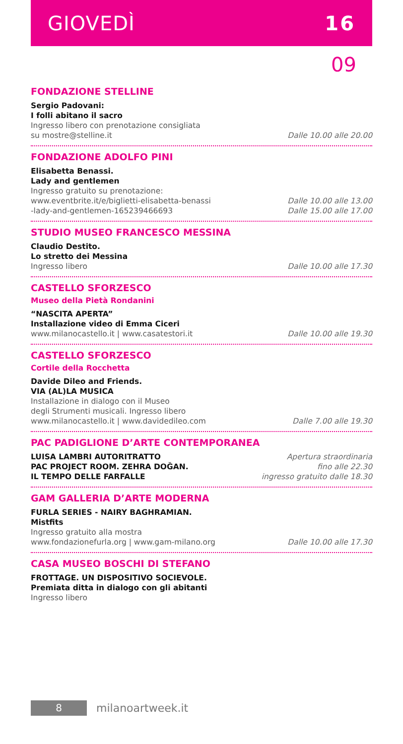GIOVEDÌ 16
09
FONDAZIONE STELLINE
Sergio Padovani:
I folli abitano il sacro
Ingresso libero con prenotazione consigliata
su mostre@stelline.it
Dalle 10.00 alle 20.00
FONDAZIONE ADOLFO PINI
Elisabetta Benassi.
Lady and gentlemen
Ingresso gratuito su prenotazione:
www.eventbrite.it/e/biglietti-elisabetta-benassi
-lady-and-gentlemen-165239466693
Dalle 10.00 alle 13.00
Dalle 15.00 alle 17.00
STUDIO MUSEO FRANCESCO MESSINA
Claudio Destito.
Lo stretto dei Messina
Ingresso libero
Dalle 10.00 alle 17.30
CASTELLO SFORZESCO
Museo della Pietà Rondanini
“NASCITA APERTA”
Installazione video di Emma Ciceri
www.milanocastello.it | www.casatestori.it
Dalle 10.00 alle 19.30
CASTELLO SFORZESCO
Cortile della Rocchetta
Davide Dileo and Friends.
VIA (AL)LA MUSICA
Installazione in dialogo con il Museo
degli Strumenti musicali. Ingresso libero
www.milanocastello.it | www.davidedileo.com
Dalle 7.00 alle 19.30
PAC PADIGLIONE D’ARTE CONTEMPORANEA
LUISA LAMBRI AUTORITRATTO
PAC PROJECT ROOM. ZEHRA DOĞAN.
IL TEMPO DELLE FARFALLE
Apertura straordinaria
fino alle 22.30
ingresso gratuito dalle 18.30
GAM GALLERIA D’ARTE MODERNA
FURLA SERIES - NAIRY BAGHRAMIAN.
Mistfits
Ingresso gratuito alla mostra
www.fondazionefurla.org | www.gam-milano.org
Dalle 10.00 alle 17.30
CASA MUSEO BOSCHI DI STEFANO
FROTTAGE. UN DISPOSITIVO SOCIEVOLE.
Premiata ditta in dialogo con gli abitanti
Ingresso libero
8
milanoartweek.it